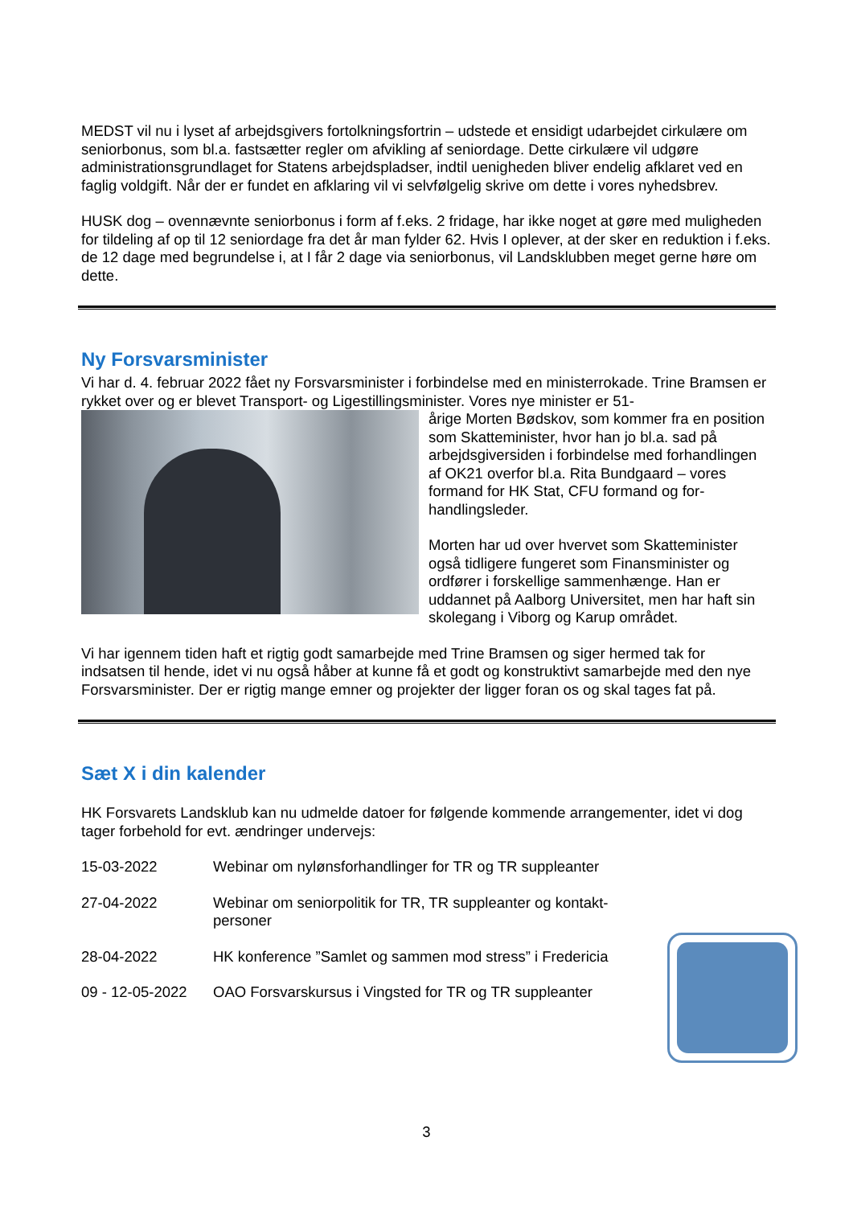MEDST vil nu i lyset af arbejdsgivers fortolkningsfortrin – udstede et ensidigt udarbejdet cirkulære om seniorbonus, som bl.a. fastsætter regler om afvikling af seniordage. Dette cirkulære vil udgøre administrationsgrundlaget for Statens arbejdspladser, indtil uenigheden bliver endelig afklaret ved en faglig voldgift. Når der er fundet en afklaring vil vi selvfølgelig skrive om dette i vores nyheds­brev.
HUSK dog – ovennævnte seniorbonus i form af f.eks. 2 fridage, har ikke noget at gøre med mulig­heden for tildeling af op til 12 seniordage fra det år man fylder 62. Hvis I oplever, at der sker en reduktion i f.eks. de 12 dage med begrundelse i, at I får 2 dage via seniorbonus, vil Landsklubben meget gerne høre om dette.
Ny Forsvarsminister
Vi har d. 4. februar 2022 fået ny Forsvarsminister i forbindelse med en ministerrokade. Trine Bramsen er rykket over og er blevet Transport- og Ligestillingsminister. Vores nye minister er 51-
årige Morten Bødskov, som kommer fra en posi­tion som Skatteminister, hvor han jo bl.a. sad på arbejdsgiversiden i forbindelse med forhandlin­gen af OK21 overfor bl.a. Rita Bundgaard – vo­res formand for HK Stat, CFU formand og for­handlingsleder.
Morten har ud over hvervet som Skatteminister også tidligere fungeret som Finansminister og ordfører i forskellige sammenhænge. Han er uddannet på Aalborg Universitet, men har haft sin skolegang i Viborg og Karup området.
Vi har igennem tiden haft et rigtig godt samarbejde med Trine Bramsen og siger hermed tak for indsatsen til hende, idet vi nu også håber at kunne få et godt og konstruktivt samarbejde med den nye Forsvarsminister. Der er rigtig mange emner og projekter der ligger foran os og skal tages fat på.
Sæt X i din kalender
HK Forsvarets Landsklub kan nu udmelde datoer for følgende kommende arrangementer, idet vi dog tager forbehold for evt. ændringer undervejs:
15-03-2022 Webinar om nylønsforhandlinger for TR og TR suppleanter
27-04-2022 Webinar om seniorpolitik for TR, TR suppleanter og kontakt­personer
28-04-2022 HK konference ”Samlet og sammen mod stress” i Fredericia
09 - 12-05-2022
OAO Forsvarskursus i Vingsted for TR og TR suppleanter
3